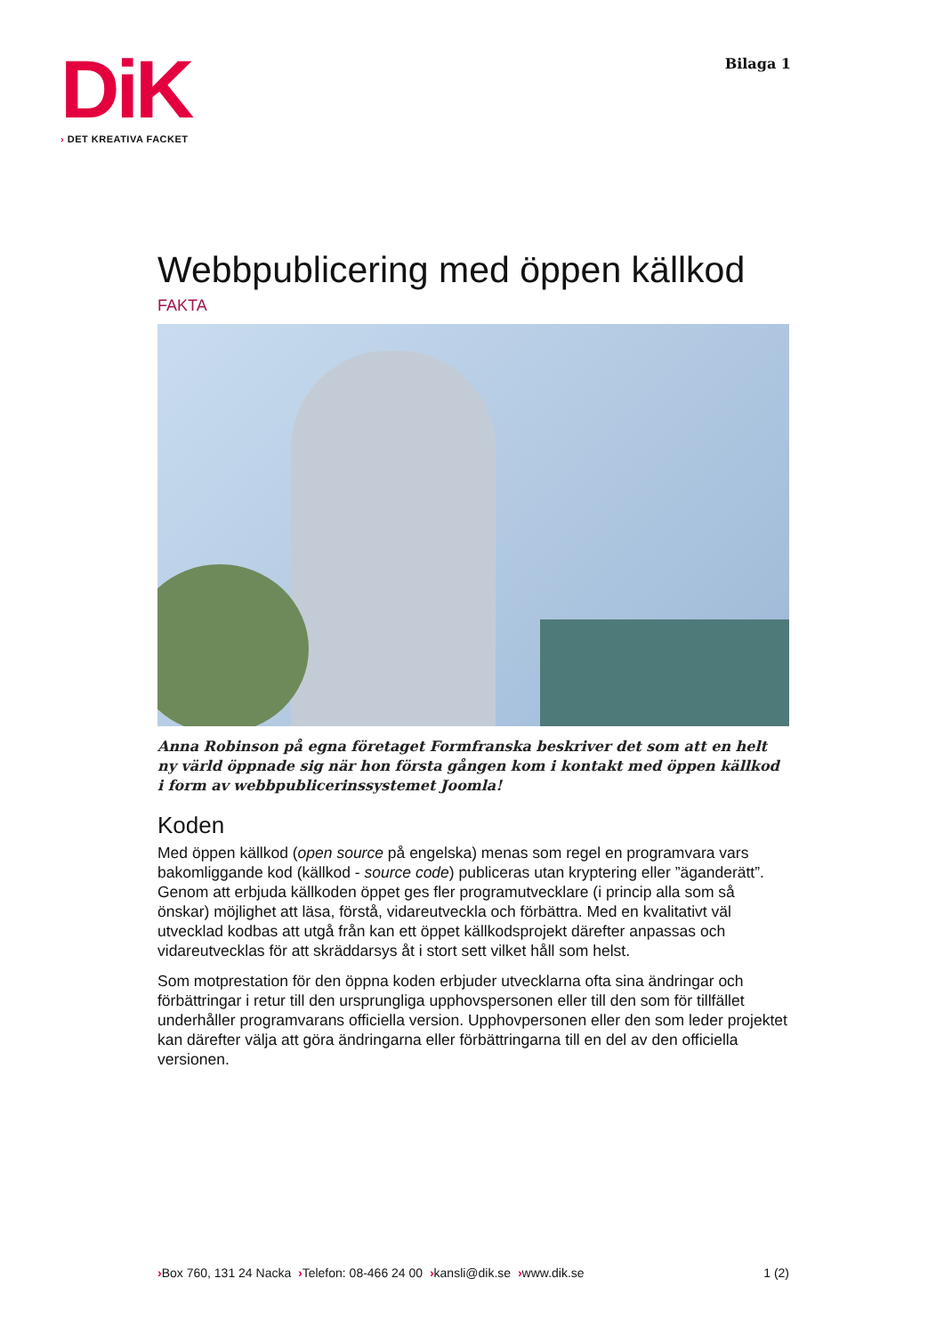DiK
› DET KREATIVA FACKET
Bilaga 1
Webbpublicering med öppen källkod
FAKTA
Anna Robinson på egna företaget Formfranska beskriver det som att en helt ny värld öppnade sig när hon första gången kom i kontakt med öppen källkod i form av webbpublicerinssystemet Joomla!
Koden
Med öppen källkod (open source på engelska) menas som regel en programvara vars bakomliggande kod (källkod - source code) publiceras utan kryptering eller ”äganderätt”. Genom att erbjuda källkoden öppet ges fler programutvecklare (i princip alla som så önskar) möjlighet att läsa, förstå, vidareutveckla och förbättra. Med en kvalitativt väl utvecklad kodbas att utgå från kan ett öppet källkodsprojekt därefter anpassas och vidareutvecklas för att skräddarsys åt i stort sett vilket håll som helst.
Som motprestation för den öppna koden erbjuder utvecklarna ofta sina ändringar och förbättringar i retur till den ursprungliga upphovspersonen eller till den som för tillfället underhåller programvarans officiella version. Upphovpersonen eller den som leder projektet kan därefter välja att göra ändringarna eller förbättringarna till en del av den officiella versionen.
›Box 760, 131 24 Nacka ›Telefon: 08-466 24 00 ›kansli@dik.se ›www.dik.se
1 (2)